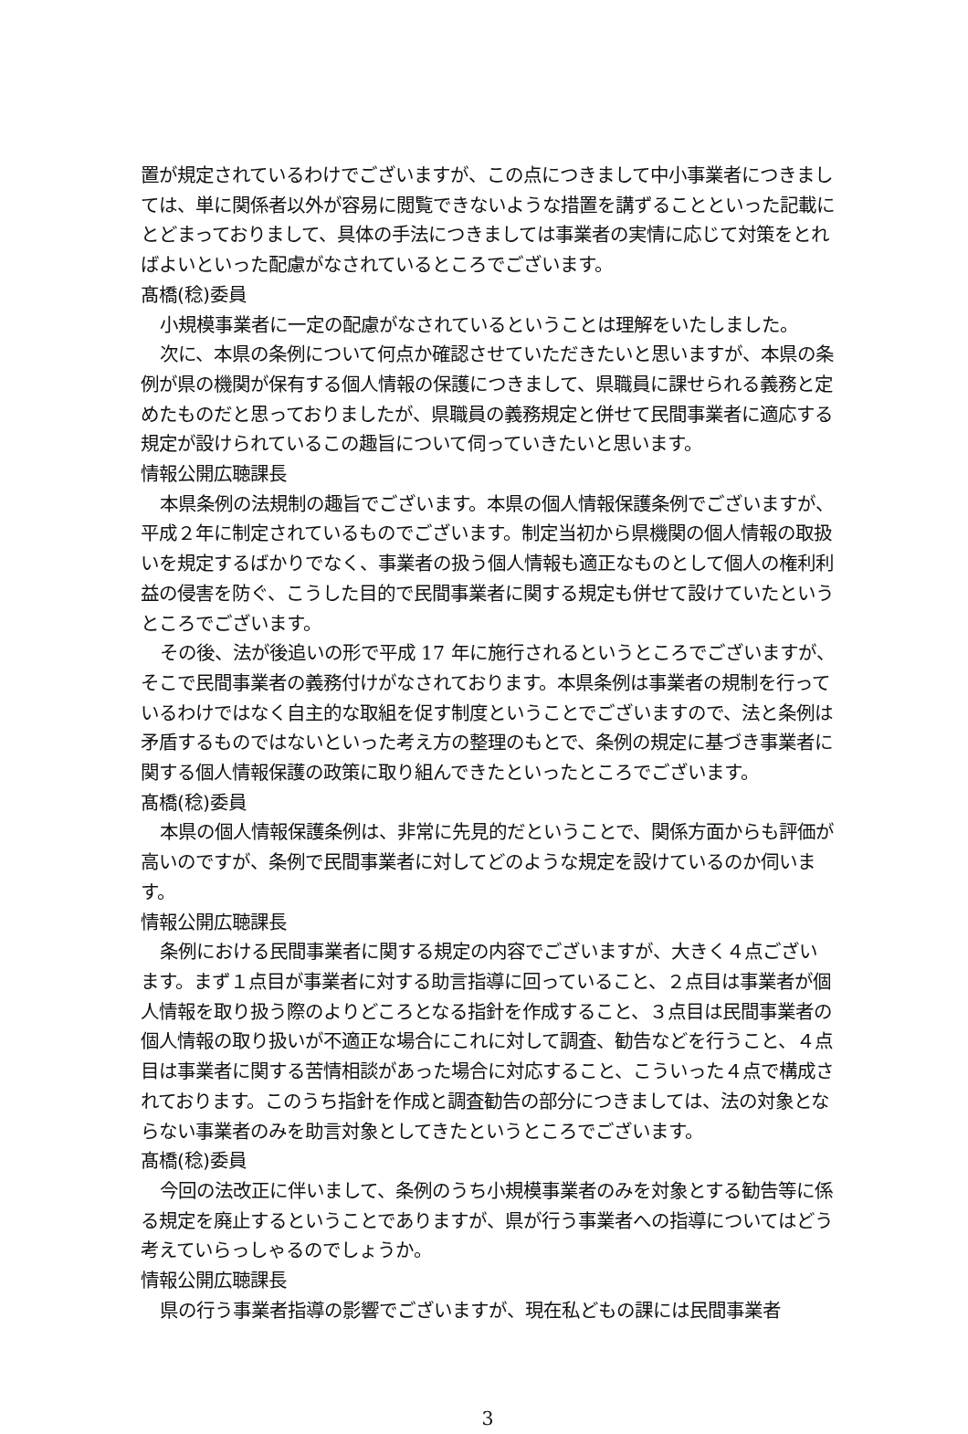置が規定されているわけでございますが、この点につきまして中小事業者につきましては、単に関係者以外が容易に閲覧できないような措置を講ずることといった記載にとどまっておりまして、具体の手法につきましては事業者の実情に応じて対策をとればよいといった配慮がなされているところでございます。
髙橋(稔)委員
小規模事業者に一定の配慮がなされているということは理解をいたしました。
次に、本県の条例について何点か確認させていただきたいと思いますが、本県の条例が県の機関が保有する個人情報の保護につきまして、県職員に課せられる義務と定めたものだと思っておりましたが、県職員の義務規定と併せて民間事業者に適応する規定が設けられているこの趣旨について伺っていきたいと思います。
情報公開広聴課長
本県条例の法規制の趣旨でございます。本県の個人情報保護条例でございますが、平成２年に制定されているものでございます。制定当初から県機関の個人情報の取扱いを規定するばかりでなく、事業者の扱う個人情報も適正なものとして個人の権利利益の侵害を防ぐ、こうした目的で民間事業者に関する規定も併せて設けていたというところでございます。
その後、法が後追いの形で平成 17 年に施行されるというところでございますが、そこで民間事業者の義務付けがなされております。本県条例は事業者の規制を行っているわけではなく自主的な取組を促す制度ということでございますので、法と条例は矛盾するものではないといった考え方の整理のもとで、条例の規定に基づき事業者に関する個人情報保護の政策に取り組んできたといったところでございます。
髙橋(稔)委員
本県の個人情報保護条例は、非常に先見的だということで、関係方面からも評価が高いのですが、条例で民間事業者に対してどのような規定を設けているのか伺います。
情報公開広聴課長
条例における民間事業者に関する規定の内容でございますが、大きく４点ございます。まず１点目が事業者に対する助言指導に回っていること、２点目は事業者が個人情報を取り扱う際のよりどころとなる指針を作成すること、３点目は民間事業者の個人情報の取り扱いが不適正な場合にこれに対して調査、勧告などを行うこと、４点目は事業者に関する苦情相談があった場合に対応すること、こういった４点で構成されております。このうち指針を作成と調査勧告の部分につきましては、法の対象とならない事業者のみを助言対象としてきたというところでございます。
髙橋(稔)委員
今回の法改正に伴いまして、条例のうち小規模事業者のみを対象とする勧告等に係る規定を廃止するということでありますが、県が行う事業者への指導についてはどう考えていらっしゃるのでしょうか。
情報公開広聴課長
県の行う事業者指導の影響でございますが、現在私どもの課には民間事業者
3